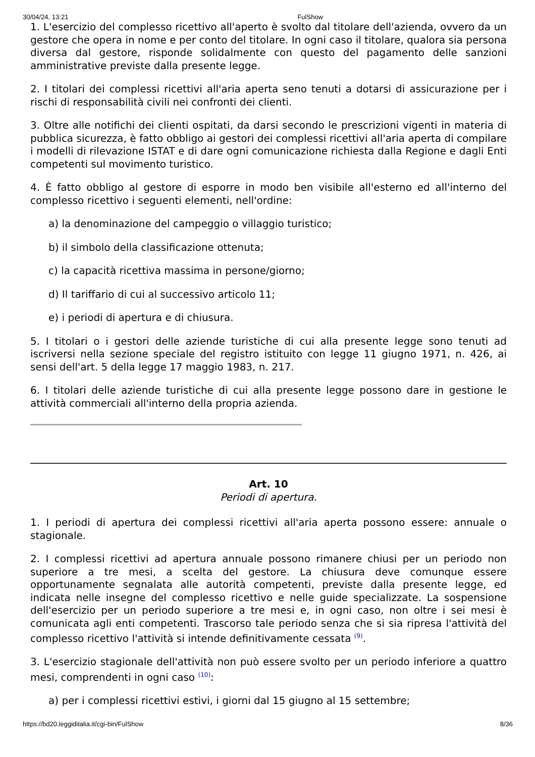30/04/24, 13:21 FulShow
1. L'esercizio del complesso ricettivo all'aperto è svolto dal titolare dell'azienda, ovvero da un gestore che opera in nome e per conto del titolare. In ogni caso il titolare, qualora sia persona diversa dal gestore, risponde solidalmente con questo del pagamento delle sanzioni amministrative previste dalla presente legge.
2. I titolari dei complessi ricettivi all'aria aperta seno tenuti a dotarsi di assicurazione per i rischi di responsabilità civili nei confronti dei clienti.
3. Oltre alle notifichi dei clienti ospitati, da darsi secondo le prescrizioni vigenti in materia di pubblica sicurezza, è fatto obbligo ai gestori dei complessi ricettivi all'aria aperta di compilare i modelli di rilevazione ISTAT e di dare ogni comunicazione richiesta dalla Regione e dagli Enti competenti sul movimento turistico.
4. È fatto obbligo al gestore di esporre in modo ben visibile all'esterno ed all'interno del complesso ricettivo i seguenti elementi, nell'ordine:
a) la denominazione del campeggio o villaggio turistico;
b) il simbolo della classificazione ottenuta;
c) la capacità ricettiva massima in persone/giorno;
d) Il tariffario di cui al successivo articolo 11;
e) i periodi di apertura e di chiusura.
5. I titolari o i gestori delle aziende turistiche di cui alla presente legge sono tenuti ad iscriversi nella sezione speciale del registro istituito con legge 11 giugno 1971, n. 426, ai sensi dell'art. 5 della legge 17 maggio 1983, n. 217.
6. I titolari delle aziende turistiche di cui alla presente legge possono dare in gestione le attività commerciali all'interno della propria azienda.
Art. 10
Periodi di apertura.
1. I periodi di apertura dei complessi ricettivi all'aria aperta possono essere: annuale o stagionale.
2. I complessi ricettivi ad apertura annuale possono rimanere chiusi per un periodo non superiore a tre mesi, a scelta del gestore. La chiusura deve comunque essere opportunamente segnalata alle autorità competenti, previste dalla presente legge, ed indicata nelle insegne del complesso ricettivo e nelle guide specializzate. La sospensione dell'esercizio per un periodo superiore a tre mesi e, in ogni caso, non oltre i sei mesi è comunicata agli enti competenti. Trascorso tale periodo senza che si sia ripresa l'attività del complesso ricettivo l'attività si intende definitivamente cessata <sup>(9)</sup>.
3. L'esercizio stagionale dell'attività non può essere svolto per un periodo inferiore a quattro mesi, comprendenti in ogni caso <sup>(10)</sup>:
a) per i complessi ricettivi estivi, i giorni dal 15 giugno al 15 settembre;
https://bd20.leggiditalia.it/cgi-bin/FulShow 8/36